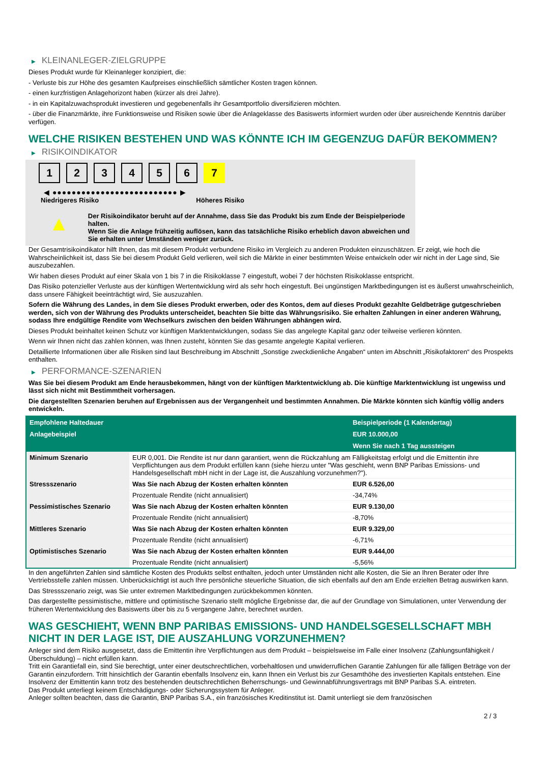▶ KLEINANLEGER-ZIELGRUPPE
Dieses Produkt wurde für Kleinanleger konzipiert, die:
- Verluste bis zur Höhe des gesamten Kaufpreises einschließlich sämtlicher Kosten tragen können.
- einen kurzfristigen Anlagehorizont haben (kürzer als drei Jahre).
- in ein Kapitalzuwachsprodukt investieren und gegebenenfalls ihr Gesamtportfolio diversifizieren möchten.
- über die Finanzmärkte, ihre Funktionsweise und Risiken sowie über die Anlageklasse des Basiswerts informiert wurden oder über ausreichende Kenntnis darüber verfügen.
WELCHE RISIKEN BESTEHEN UND WAS KÖNNTE ICH IM GEGENZUG DAFÜR BEKOMMEN?
▶ RISIKOINDIKATOR
1 2 3 4 5 6 7
◀ ●●●●●●●●●●●●●●●●●●●●●●●●●● ▶
Niedrigeres Risiko Höheres Risiko
▲
Der Risikoindikator beruht auf der Annahme, dass Sie das Produkt bis zum Ende der Beispielperiode halten.
Wenn Sie die Anlage frühzeitig auflösen, kann das tatsächliche Risiko erheblich davon abweichen und Sie erhalten unter Umständen weniger zurück.
Der Gesamtrisikoindikator hilft Ihnen, das mit diesem Produkt verbundene Risiko im Vergleich zu anderen Produkten einzuschätzen. Er zeigt, wie hoch die Wahrscheinlichkeit ist, dass Sie bei diesem Produkt Geld verlieren, weil sich die Märkte in einer bestimmten Weise entwickeln oder wir nicht in der Lage sind, Sie auszubezahlen.
Wir haben dieses Produkt auf einer Skala von 1 bis 7 in die Risikoklasse 7 eingestuft, wobei 7 der höchsten Risikoklasse entspricht.
Das Risiko potenzieller Verluste aus der künftigen Wertentwicklung wird als sehr hoch eingestuft. Bei ungünstigen Marktbedingungen ist es äußerst unwahrscheinlich, dass unsere Fähigkeit beeinträchtigt wird, Sie auszuzahlen.
Sofern die Währung des Landes, in dem Sie dieses Produkt erwerben, oder des Kontos, dem auf dieses Produkt gezahlte Geldbeträge gutgeschrieben werden, sich von der Währung des Produkts unterscheidet, beachten Sie bitte das Währungsrisiko. Sie erhalten Zahlungen in einer anderen Währung, sodass Ihre endgültige Rendite vom Wechselkurs zwischen den beiden Währungen abhängen wird.
Dieses Produkt beinhaltet keinen Schutz vor künftigen Marktentwicklungen, sodass Sie das angelegte Kapital ganz oder teilweise verlieren könnten.
Wenn wir Ihnen nicht das zahlen können, was Ihnen zusteht, könnten Sie das gesamte angelegte Kapital verlieren.
Detaillierte Informationen über alle Risiken sind laut Beschreibung im Abschnitt „Sonstige zweckdienliche Angaben“ unten im Abschnitt „Risikofaktoren“ des Prospekts enthalten.
▶ PERFORMANCE-SZENARIEN
Was Sie bei diesem Produkt am Ende herausbekommen, hängt von der künftigen Marktentwicklung ab. Die künftige Marktentwicklung ist ungewiss und lässt sich nicht mit Bestimmtheit vorhersagen.
Die dargestellten Szenarien beruhen auf Ergebnissen aus der Vergangenheit und bestimmten Annahmen. Die Märkte könnten sich künftig völlig anders entwickeln.
| Empfohlene Haltedauer | | Beispielperiode (1 Kalendertag) |
| --- | --- | --- |
| Anlagebeispiel | | EUR 10.000,00 |
| | | Wenn Sie nach 1 Tag aussteigen |
| Minimum Szenario | EUR 0,001. Die Rendite ist nur dann garantiert, wenn die Rückzahlung am Fälligkeitstag erfolgt und die Emittentin ihre Verpflichtungen aus dem Produkt erfüllen kann (siehe hierzu unter "Was geschieht, wenn BNP Paribas Emissions- und Handelsgesellschaft mbH nicht in der Lage ist, die Auszahlung vorzunehmen?"). | |
| Stressszenario | Was Sie nach Abzug der Kosten erhalten könnten | EUR 6.526,00 |
| | Prozentuale Rendite (nicht annualisiert) | -34,74% |
| Pessimistisches Szenario | Was Sie nach Abzug der Kosten erhalten könnten | EUR 9.130,00 |
| | Prozentuale Rendite (nicht annualisiert) | -8,70% |
| Mittleres Szenario | Was Sie nach Abzug der Kosten erhalten könnten | EUR 9.329,00 |
| | Prozentuale Rendite (nicht annualisiert) | -6,71% |
| Optimistisches Szenario | Was Sie nach Abzug der Kosten erhalten könnten | EUR 9.444,00 |
| | Prozentuale Rendite (nicht annualisiert) | -5,56% |
In den angeführten Zahlen sind sämtliche Kosten des Produkts selbst enthalten, jedoch unter Umständen nicht alle Kosten, die Sie an Ihren Berater oder Ihre Vertriebsstelle zahlen müssen. Unberücksichtigt ist auch Ihre persönliche steuerliche Situation, die sich ebenfalls auf den am Ende erzielten Betrag auswirken kann.
Das Stressszenario zeigt, was Sie unter extremen Marktbedingungen zurückbekommen könnten.
Das dargestellte pessimistische, mittlere und optimistische Szenario stellt mögliche Ergebnisse dar, die auf der Grundlage von Simulationen, unter Verwendung der früheren Wertentwicklung des Basiswerts über bis zu 5 vergangene Jahre, berechnet wurden.
WAS GESCHIEHT, WENN BNP PARIBAS EMISSIONS- UND HANDELSGESELLSCHAFT MBH NICHT IN DER LAGE IST, DIE AUSZAHLUNG VORZUNEHMEN?
Anleger sind dem Risiko ausgesetzt, dass die Emittentin ihre Verpflichtungen aus dem Produkt – beispielsweise im Falle einer Insolvenz (Zahlungsunfähigkeit / Überschuldung) – nicht erfüllen kann.
Tritt ein Garantiefall ein, sind Sie berechtigt, unter einer deutschrechtlichen, vorbehaltlosen und unwiderruflichen Garantie Zahlungen für alle fälligen Beträge von der Garantin einzufordern. Tritt hinsichtlich der Garantin ebenfalls Insolvenz ein, kann Ihnen ein Verlust bis zur Gesamthöhe des investierten Kapitals entstehen. Eine Insolvenz der Emittentin kann trotz des bestehenden deutschrechtlichen Beherrschungs- und Gewinnabführungsvertrags mit BNP Paribas S.A. eintreten.
Das Produkt unterliegt keinem Entschädigungs- oder Sicherungssystem für Anleger.
Anleger sollten beachten, dass die Garantin, BNP Paribas S.A., ein französisches Kreditinstitut ist. Damit unterliegt sie dem französischen
2 / 3